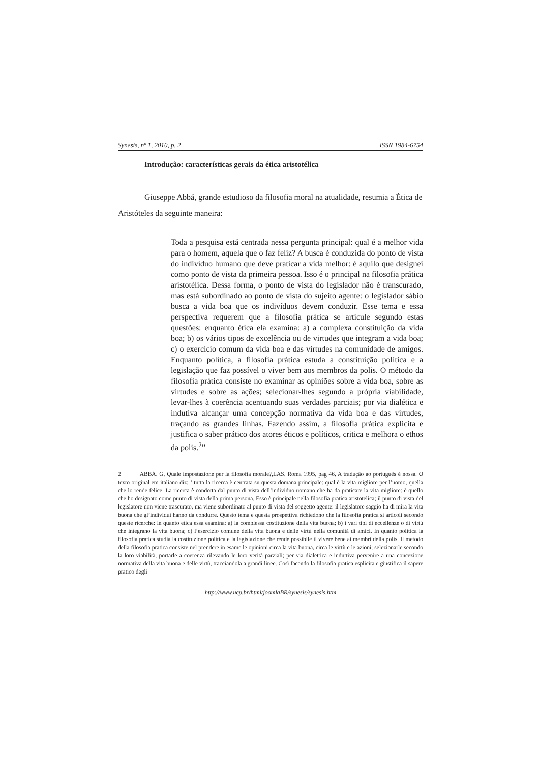Synesis, nº 1, 2010, p. 2 ISSN 1984-6754
Introdução: características gerais da ética aristotélica
Giuseppe Abbá, grande estudioso da filosofia moral na atualidade, resumia a Ética de Aristóteles da seguinte maneira:
Toda a pesquisa está centrada nessa pergunta principal: qual é a melhor vida para o homem, aquela que o faz feliz? A busca è conduzida do ponto de vista do indivíduo humano que deve praticar a vida melhor: é aquilo que designei como ponto de vista da primeira pessoa. Isso é o principal na filosofia prática aristotélica. Dessa forma, o ponto de vista do legislador não é transcurado, mas está subordinado ao ponto de vista do sujeito agente: o legislador sábio busca a vida boa que os indivíduos devem conduzir. Esse tema e essa perspectiva requerem que a filosofia prática se articule segundo estas questões: enquanto ética ela examina: a) a complexa constituição da vida boa; b) os vários tipos de excelência ou de virtudes que integram a vida boa; c) o exercício comum da vida boa e das virtudes na comunidade de amigos. Enquanto política, a filosofia prática estuda a constituição política e a legislação que faz possível o viver bem aos membros da polis. O método da filosofia prática consiste no examinar as opiniões sobre a vida boa, sobre as virtudes e sobre as ações; selecionar-lhes segundo a própria viabilidade, levar-lhes à coerência acentuando suas verdades parciais; por via dialética e indutiva alcançar uma concepção normativa da vida boa e das virtudes, traçando as grandes linhas. Fazendo assim, a filosofia prática explicita e justifica o saber prático dos atores éticos e políticos, critica e melhora o ethos da polis.<sup>2</sup>”
2 ABBÁ, G. Quale impostazione per la filosofia morale?,LAS, Roma 1995, pag 46. A tradução ao português é nossa. O texto original em italiano diz: ‘ tutta la ricerca è centrata su questa domana principale: qual è la vita migliore per l’uomo, quella che lo rende felice. La ricerca è condotta dal punto di vista dell’individuo uomano che ha da praticare la vita migliore: è quello che ho designato come punto di vista della prima persona. Esso è principale nella filosofia pratica aristotelica; il punto di vista del legislatore non viene trascurato, ma viene subordinato al punto di vista del soggetto agente: il legislatore saggio ha di mira la vita buona che gl’individui hanno da condurre. Questo tema e questa prospettiva richiedono che la filosofia pratica si articoli secondo queste ricerche: in quanto etica essa esamina: a) la complessa costituzione della vita buona; b) i vari tipi di eccellenze o di virtù che integrano la vita buona; c) l’esercizio comune della vita buona e delle virtù nella comunità di amici. In quanto politica la filosofia pratica studia la costituzione politica e la legislazione che rende possibile il vivere bene ai membri della polis. Il metodo della filosofia pratica consiste nel prendere in esame le opinioni circa la vita buona, circa le virtù e le azioni; selezionarle secondo la loro viabilità, portarle a coerenza rilevando le loro verità parziali; per via dialettica e induttiva pervenire a una concezione normativa della vita buona e delle virtù, tracciandola a grandi linee. Così facendo la filosofia pratica esplicita e giustifica il sapere pratico degli
http://www.ucp.br/html/joomlaBR/synesis/synesis.htm